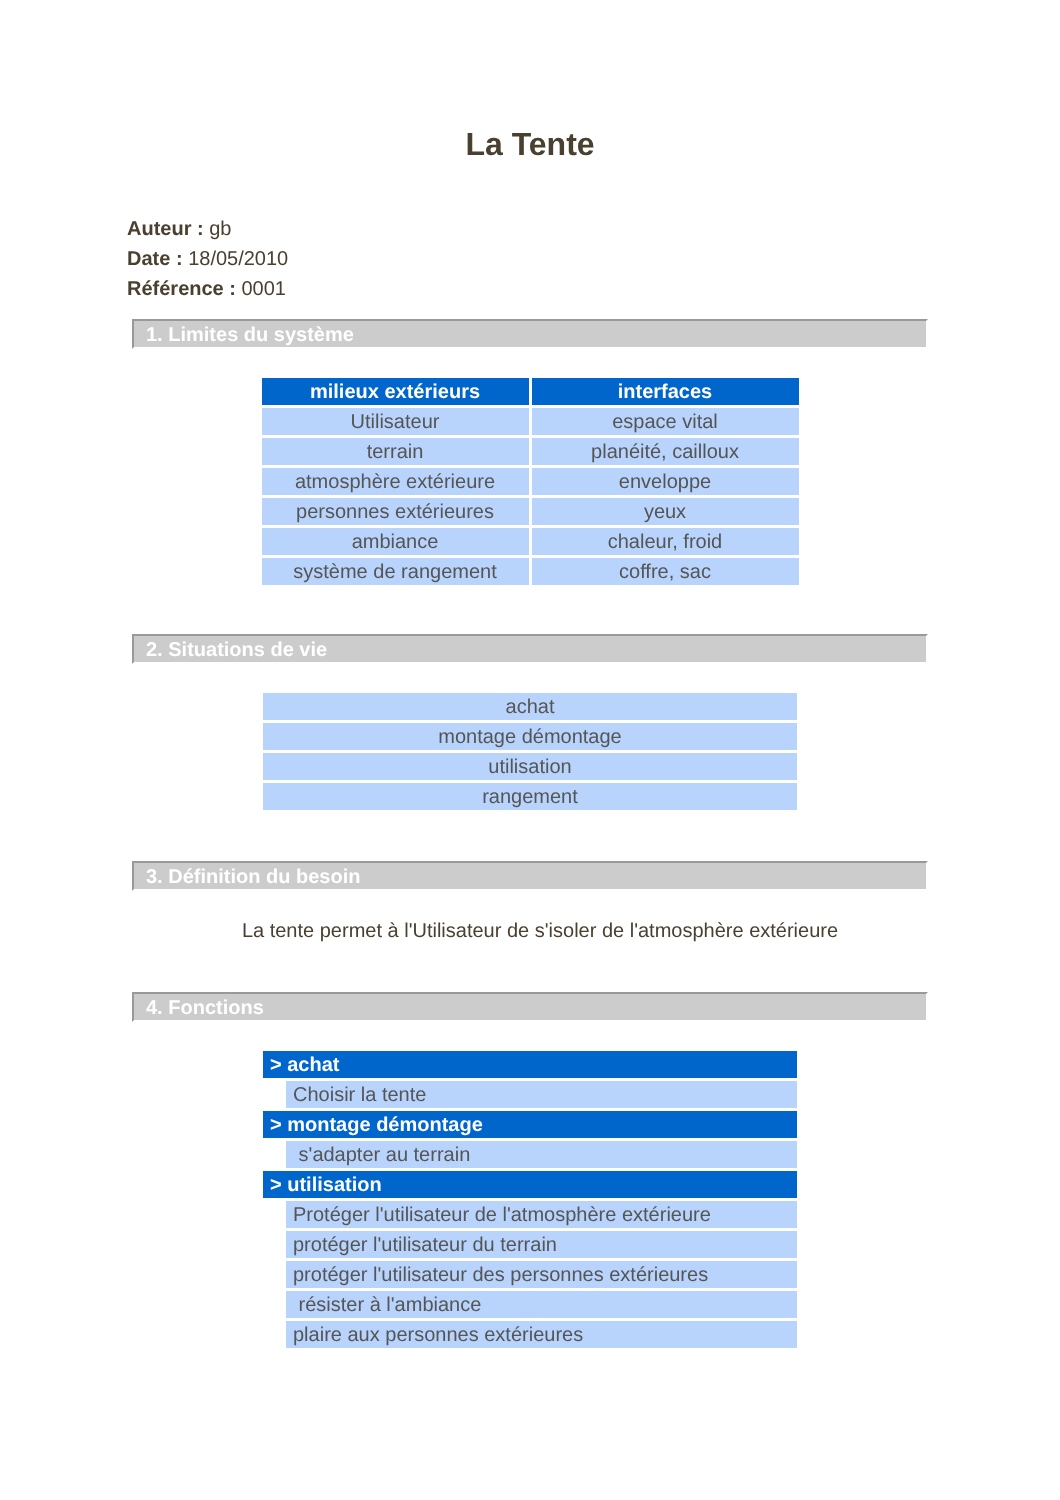La Tente
Auteur : gb
Date : 18/05/2010
Référence : 0001
1. Limites du système
| milieux extérieurs | interfaces |
| --- | --- |
| Utilisateur | espace vital |
| terrain | planéité, cailloux |
| atmosphère extérieure | enveloppe |
| personnes extérieures | yeux |
| ambiance | chaleur, froid |
| système de rangement | coffre, sac |
2. Situations de vie
| achat |
| montage démontage |
| utilisation |
| rangement |
3. Définition du besoin
La tente permet à l'Utilisateur de s'isoler de l'atmosphère extérieure
4. Fonctions
| > achat | |
| --- | --- |
| | Choisir la tente |
| > montage démontage | |
| | s'adapter au terrain |
| > utilisation | |
| | Protéger l'utilisateur de l'atmosphère extérieure |
| | protéger l'utilisateur du terrain |
| | protéger l'utilisateur des personnes extérieures |
| | résister à l'ambiance |
| | plaire aux personnes extérieures |